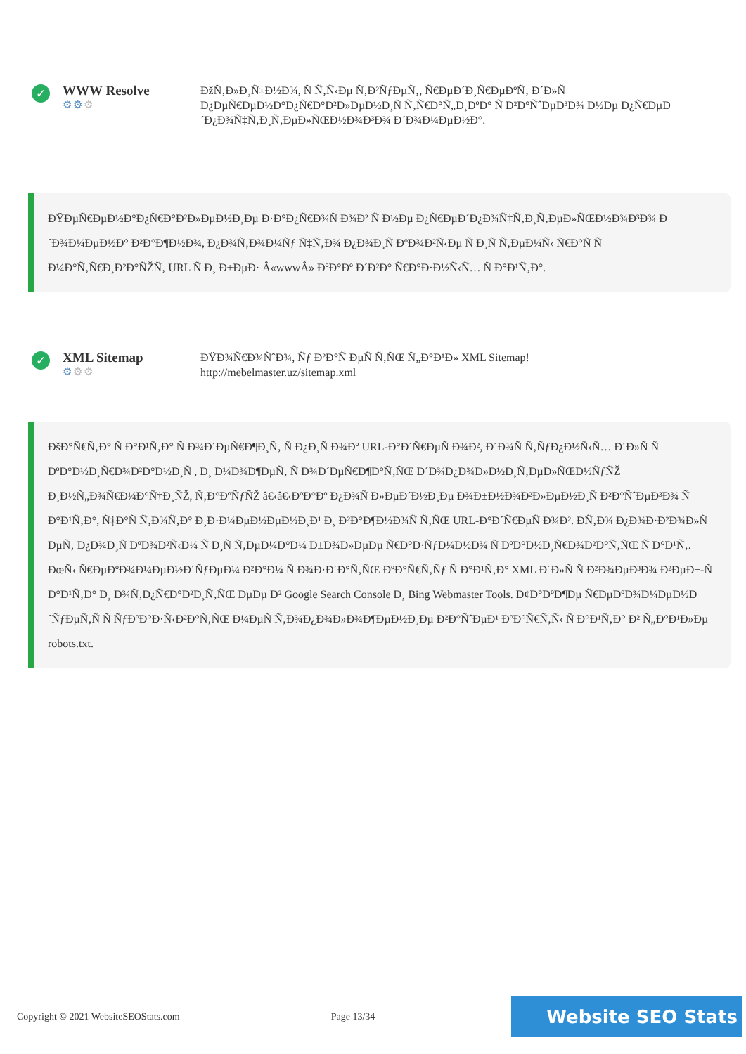✓
WWW Resolve
⚙⚙⚙
ÐžÑ‚Ð»Ð¸Ñ‡Ð½Ð¾, Ñ Ñ‚Ñ‹Ðµ Ñ‚Ð²ÑƒÐµÑ‚, Ñ€ÐµÐ´Ð¸Ñ€ÐµÐºÑ‚ Ð´Ð»Ñ Ð¿ÐµÑ€ÐµÐ½Ð°Ð¿Ñ€Ð°Ð²Ð»ÐµÐ½Ð¸Ñ Ñ‚Ñ€Ð°Ñ„Ð¸ÐºÐ° Ñ Ð²Ð°ÑˆÐµÐ³Ð¾ Ð½Ðµ Ð¿Ñ€ÐµÐ´Ð¿Ð¾Ñ‡Ñ‚Ð¸Ñ‚ÐµÐ»ÑŒÐ½Ð¾Ð³Ð¾ Ð´Ð¾Ð¼ÐµÐ½Ð°.
ÐŸÐµÑ€ÐµÐ½Ð°Ð¿Ñ€Ð°Ð²Ð»ÐµÐ½Ð¸Ðµ Ð·Ð°Ð¿Ñ€Ð¾Ñ Ð¾Ð² Ñ Ð½Ðµ Ð¿Ñ€ÐµÐ´Ð¿Ð¾Ñ‡Ñ‚Ð¸Ñ‚ÐµÐ»ÑŒÐ½Ð¾Ð³Ð¾ Ð´Ð¾Ð¼ÐµÐ½Ð° Ð²Ð°Ð¶Ð½Ð¾, Ð¿Ð¾Ñ‚Ð¾Ð¼Ñƒ Ñ‡Ñ‚Ð¾ Ð¿Ð¾Ð¸Ñ ÐºÐ¾Ð²Ñ‹Ðµ Ñ Ð¸Ñ Ñ‚ÐµÐ¼Ñ‹ Ñ€Ð°Ñ Ñ Ð¼Ð°Ñ‚Ñ€Ð¸Ð²Ð°ÑŽÑ‚ URL Ñ Ð¸ Ð±ÐµÐ· Â«wwwÂ» ÐºÐ°Ðº Ð´Ð²Ð° Ñ€Ð°Ð·Ð½Ñ‹Ñ… Ñ Ð°Ð¹Ñ‚Ð°.
✓
XML Sitemap
⚙⚙⚙
ÐŸÐ¾Ñ€Ð¾ÑˆÐ¾, Ñƒ Ð²Ð°Ñ ÐµÑ Ñ‚ÑŒ Ñ„Ð°Ð¹Ð» XML Sitemap!
http://mebelmaster.uz/sitemap.xml
ÐšÐ°Ñ€Ñ‚Ð° Ñ Ð°Ð¹Ñ‚Ð° Ñ Ð¾Ð´ÐµÑ€Ð¶Ð¸Ñ‚ Ñ Ð¿Ð¸Ñ Ð¾Ðº URL-Ð°Ð´Ñ€ÐµÑ Ð¾Ð², Ð´Ð¾Ñ Ñ‚ÑƒÐ¿Ð½Ñ‹Ñ… Ð´Ð»Ñ Ñ ÐºÐ°Ð½Ð¸Ñ€Ð¾Ð²Ð°Ð½Ð¸Ñ , Ð¸ Ð¼Ð¾Ð¶ÐµÑ‚ Ñ Ð¾Ð´ÐµÑ€Ð¶Ð°Ñ‚ÑŒ Ð´Ð¾Ð¿Ð¾Ð»Ð½Ð¸Ñ‚ÐµÐ»ÑŒÐ½ÑƒÑŽ Ð¸Ð½Ñ„Ð¾Ñ€Ð¼Ð°Ñ†Ð¸ÑŽ, Ñ‚Ð°ÐºÑƒÑŽ â€‹â€‹ÐºÐ°Ðº Ð¿Ð¾Ñ Ð»ÐµÐ´Ð½Ð¸Ðµ Ð¾Ð±Ð½Ð¾Ð²Ð»ÐµÐ½Ð¸Ñ Ð²Ð°ÑˆÐµÐ³Ð¾ Ñ Ð°Ð¹Ñ‚Ð°, Ñ‡Ð°Ñ Ñ‚Ð¾Ñ‚Ð° Ð¸Ð·Ð¼ÐµÐ½ÐµÐ½Ð¸Ð¹ Ð¸ Ð²Ð°Ð¶Ð½Ð¾Ñ Ñ‚ÑŒ URL-Ð°Ð´Ñ€ÐµÑ Ð¾Ð². Ð­Ñ‚Ð¾ Ð¿Ð¾Ð·Ð²Ð¾Ð»Ñ ÐµÑ‚ Ð¿Ð¾Ð¸Ñ ÐºÐ¾Ð²Ñ‹Ð¼ Ñ Ð¸Ñ Ñ‚ÐµÐ¼Ð°Ð¼ Ð±Ð¾Ð»ÐµÐµ Ñ€Ð°Ð·ÑƒÐ¼Ð½Ð¾ Ñ ÐºÐ°Ð½Ð¸Ñ€Ð¾Ð²Ð°Ñ‚ÑŒ Ñ Ð°Ð¹Ñ‚.
ÐœÑ‹ Ñ€ÐµÐºÐ¾Ð¼ÐµÐ½Ð´ÑƒÐµÐ¼ Ð²Ð°Ð¼ Ñ Ð¾Ð·Ð´Ð°Ñ‚ÑŒ ÐºÐ°Ñ€Ñ‚Ñƒ Ñ Ð°Ð¹Ñ‚Ð° XML Ð´Ð»Ñ Ñ Ð²Ð¾ÐµÐ³Ð¾ Ð²ÐµÐ±-Ñ Ð°Ð¹Ñ‚Ð° Ð¸ Ð¾Ñ‚Ð¿Ñ€Ð°Ð²Ð¸Ñ‚ÑŒ ÐµÐµ Ð² Google Search Console Ð¸ Bing Webmaster Tools. Ð¢Ð°ÐºÐ¶Ðµ Ñ€ÐµÐºÐ¾Ð¼ÐµÐ½Ð´ÑƒÐµÑ‚Ñ Ñ ÑƒÐºÐ°Ð·Ñ‹Ð²Ð°Ñ‚ÑŒ Ð¼ÐµÑ Ñ‚Ð¾Ð¿Ð¾Ð»Ð¾Ð¶ÐµÐ½Ð¸Ðµ Ð²Ð°ÑˆÐµÐ¹ ÐºÐ°Ñ€Ñ‚Ñ‹ Ñ Ð°Ð¹Ñ‚Ð° Ð² Ñ„Ð°Ð¹Ð»Ðµ robots.txt.
Copyright © 2021 WebsiteSEOStats.com Page 13/34 Website SEO Stats